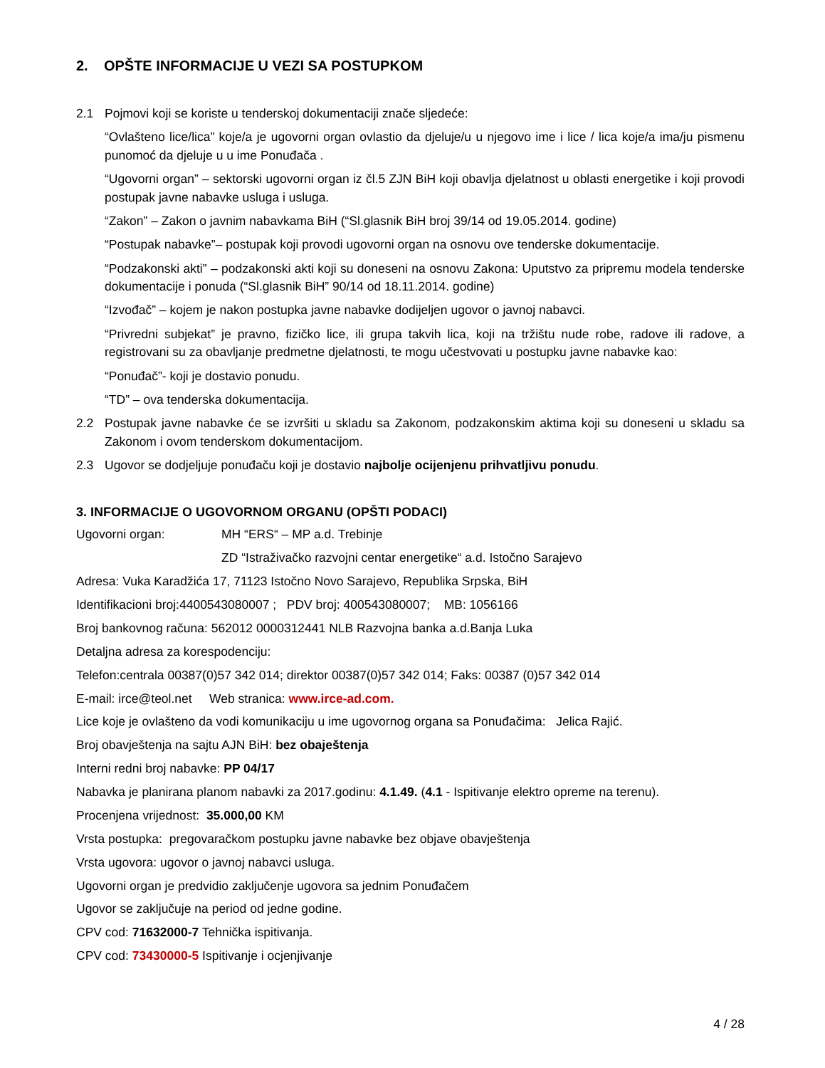2. OPŠTE INFORMACIJE U VEZI SA POSTUPKOM
2.1 Pojmovi koji se koriste u tenderskoj dokumentaciji znače sljedeće:
“Ovlašteno lice/lica” koje/a je ugovorni organ ovlastio da djeluje/u u njegovo ime i lice / lica koje/a ima/ju pismenu punomoć da djeluje u u ime Ponuđača .
“Ugovorni organ” – sektorski ugovorni organ iz čl.5 ZJN BiH koji obavlja djelatnost u oblasti energetike i koji provodi postupak javne nabavke usluga i usluga.
“Zakon” – Zakon o javnim nabavkama BiH (“Sl.glasnik BiH broj 39/14 od 19.05.2014. godine)
“Postupak nabavke”– postupak koji provodi ugovorni organ na osnovu ove tenderske dokumentacije.
“Podzakonski akti” – podzakonski akti koji su doneseni na osnovu Zakona: Uputstvo za pripremu modela tenderske dokumentacije i ponuda (“Sl.glasnik BiH” 90/14 od 18.11.2014. godine)
“Izvođač” – kojem je nakon postupka javne nabavke dodijeljen ugovor o javnoj nabavci.
“Privredni subjekat” je pravno, fizičko lice, ili grupa takvih lica, koji na tržištu nude robe, radove ili radove, a registrovani su za obavljanje predmetne djelatnosti, te mogu učestvovati u postupku javne nabavke kao:
“Ponuđač”- koji je dostavio ponudu.
“TD” – ova tenderska dokumentacija.
2.2 Postupak javne nabavke će se izvršiti u skladu sa Zakonom, podzakonskim aktima koji su doneseni u skladu sa Zakonom i ovom tenderskom dokumentacijom.
2.3 Ugovor se dodjeljuje ponuđaču koji je dostavio najbolje ocijenjenu prihvatljivu ponudu.
3. INFORMACIJE O UGOVORNOM ORGANU (OPŠTI PODACI)
Ugovorni organ: MH “ERS“ – MP a.d. Trebinje
ZD “Istraživačko razvojni centar energetike“ a.d. Istočno Sarajevo
Adresa: Vuka Karadžića 17, 71123 Istočno Novo Sarajevo, Republika Srpska, BiH
Identifikacioni broj:4400543080007 ; PDV broj: 400543080007; MB: 1056166
Broj bankovnog računa: 562012 0000312441 NLB Razvojna banka a.d.Banja Luka
Detaljna adresa za korespodenciju:
Telefon:centrala 00387(0)57 342 014; direktor 00387(0)57 342 014; Faks: 00387 (0)57 342 014
E-mail: irce@teol.net Web stranica: www.irce-ad.com.
Lice koje je ovlašteno da vodi komunikaciju u ime ugovornog organa sa Ponuđačima: Jelica Rajić.
Broj obavještenja na sajtu AJN BiH: bez obaještenja
Interni redni broj nabavke: PP 04/17
Nabavka je planirana planom nabavki za 2017.godinu: 4.1.49. (4.1 - Ispitivanje elektro opreme na terenu).
Procenjena vrijednost: 35.000,00 KM
Vrsta postupka: pregovaračkom postupku javne nabavke bez objave obavještenja
Vrsta ugovora: ugovor o javnoj nabavci usluga.
Ugovorni organ je predvidio zaključenje ugovora sa jednim Ponuđačem
Ugovor se zaključuje na period od jedne godine.
CPV cod: 71632000-7 Tehnička ispitivanja.
CPV cod: 73430000-5 Ispitivanje i ocjenjivanje
4 / 28